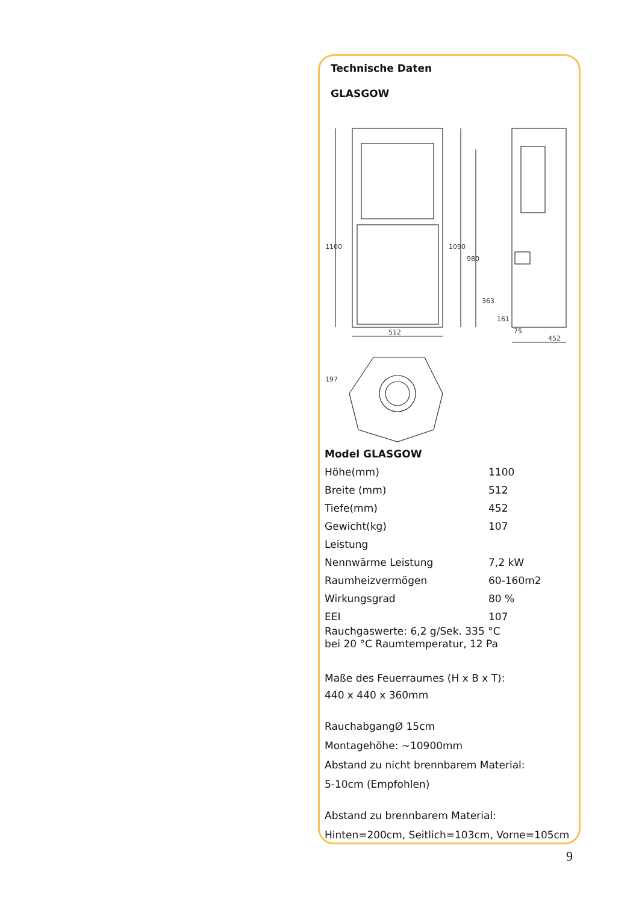Technische Daten
GLASGOW
512
452
1100
1090
980
363
161
75
197
Model GLASGOW
| Höhe(mm) | 1100 |
| Breite (mm) | 512 |
| Tiefe(mm) | 452 |
| Gewicht(kg) | 107 |
| Leistung | |
| Nennwärme Leistung | 7,2 kW |
| Raumheizvermögen | 60-160m2 |
| Wirkungsgrad | 80 % |
| EEI | 107 |
Rauchgaswerte: 6,2 g/Sek. 335 °C
bei 20 °C Raumtemperatur, 12 Pa
Maße des Feuerraumes (H x B x T):
440 x 440 x 360mm
RauchabgangØ 15cm
Montagehöhe: ~10900mm
Abstand zu nicht brennbarem Material:
5-10cm (Empfohlen)
Abstand zu brennbarem Material:
Hinten=200cm, Seitlich=103cm, Vorne=105cm
9